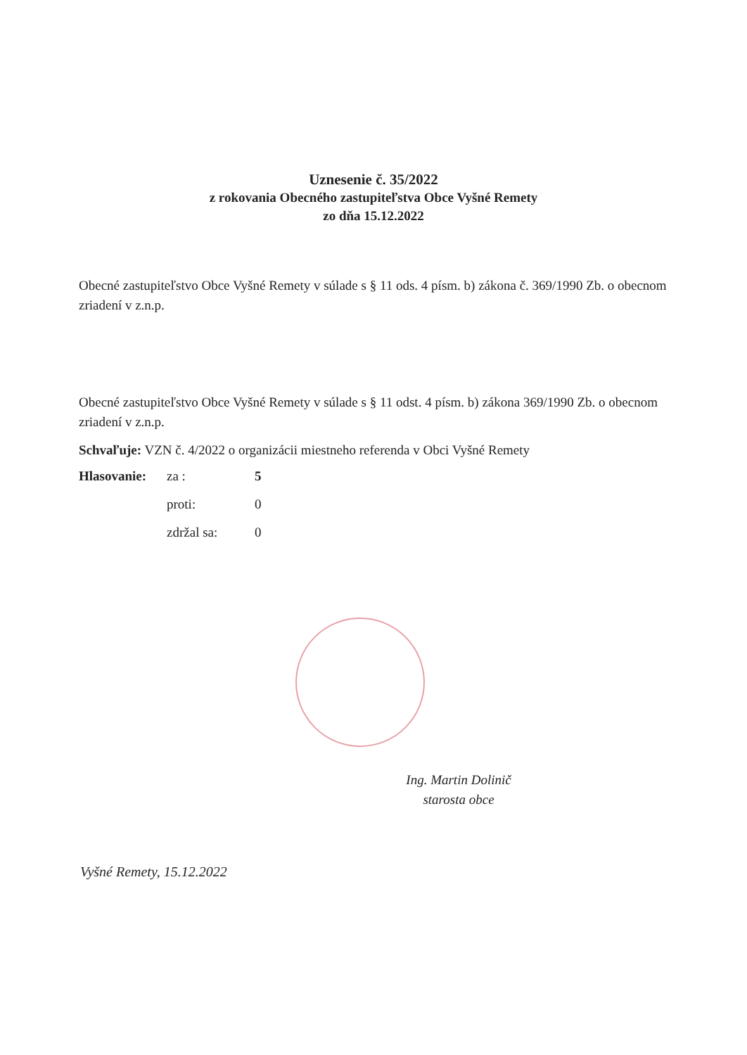Uznesenie č. 35/2022
z rokovania Obecného zastupiteľstva Obce Vyšné Remety
zo dňa 15.12.2022
Obecné zastupiteľstvo Obce Vyšné Remety v súlade s § 11 ods. 4 písm. b) zákona č. 369/1990 Zb. o obecnom zriadení v z.n.p.
Obecné zastupiteľstvo Obce Vyšné Remety v súlade s § 11 odst. 4 písm. b) zákona 369/1990 Zb. o obecnom zriadení v z.n.p.
Schvaľuje: VZN č. 4/2022 o organizácii miestneho referenda v Obci Vyšné Remety
| Hlasovanie: | za : | 5 |
| | proti: | 0 |
| | zdržal sa: | 0 |
Ing. Martin Dolinič
starosta obce
Vyšné Remety, 15.12.2022